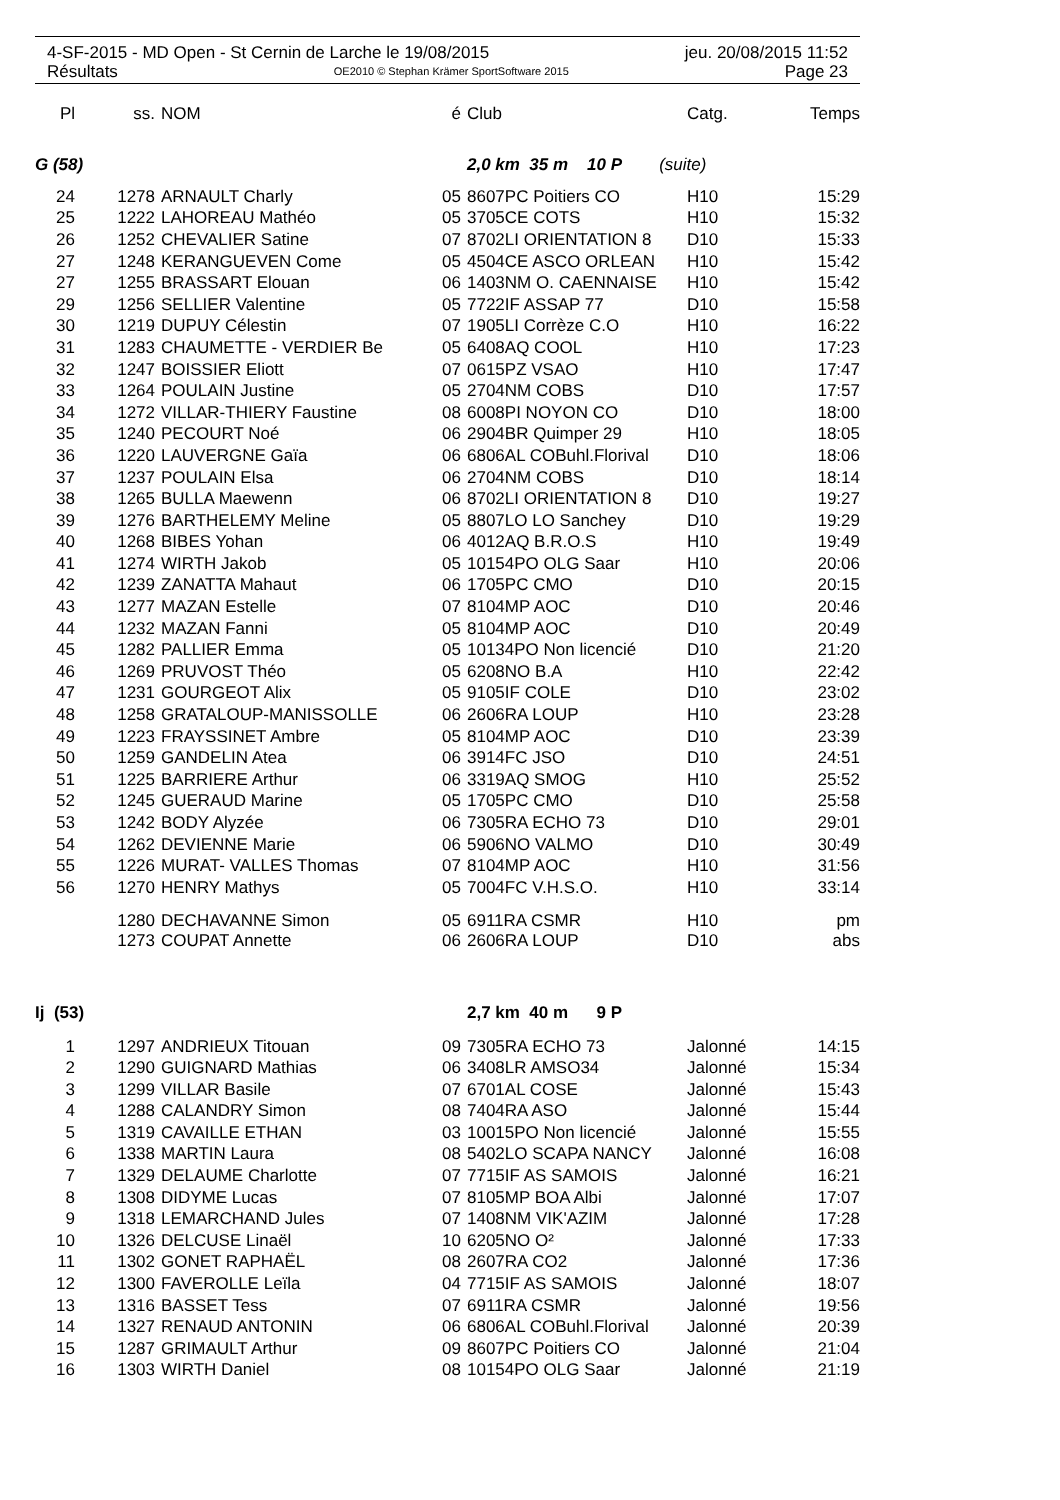4-SF-2015 - MD Open - St Cernin de Larche le 19/08/2015 jeu. 20/08/2015 11:52
Résultats OE2010 © Stephan Krämer SportSoftware 2015 Page 23
| Pl | ss. | NOM | é | Club | Catg. | Temps |
| --- | --- | --- | --- | --- | --- | --- |
| G (58) | | | | 2,0 km 35 m 10 P (suite) | | |
| 24 | 1278 | ARNAULT Charly | 05 | 8607PC Poitiers CO | H10 | 15:29 |
| 25 | 1222 | LAHOREAU Mathéo | 05 | 3705CE COTS | H10 | 15:32 |
| 26 | 1252 | CHEVALIER Satine | 07 | 8702LI ORIENTATION 8 | D10 | 15:33 |
| 27 | 1248 | KERANGUEVEN Come | 05 | 4504CE ASCO ORLEAN | H10 | 15:42 |
| 27 | 1255 | BRASSART Elouan | 06 | 1403NM O. CAENNAISE | H10 | 15:42 |
| 29 | 1256 | SELLIER Valentine | 05 | 7722IF ASSAP 77 | D10 | 15:58 |
| 30 | 1219 | DUPUY Célestin | 07 | 1905LI Corrèze C.O | H10 | 16:22 |
| 31 | 1283 | CHAUMETTE - VERDIER Be | 05 | 6408AQ COOL | H10 | 17:23 |
| 32 | 1247 | BOISSIER Eliott | 07 | 0615PZ VSAO | H10 | 17:47 |
| 33 | 1264 | POULAIN Justine | 05 | 2704NM COBS | D10 | 17:57 |
| 34 | 1272 | VILLAR-THIERY Faustine | 08 | 6008PI NOYON CO | D10 | 18:00 |
| 35 | 1240 | PECOURT Noé | 06 | 2904BR Quimper 29 | H10 | 18:05 |
| 36 | 1220 | LAUVERGNE Gaïa | 06 | 6806AL COBuhl.Florival | D10 | 18:06 |
| 37 | 1237 | POULAIN Elsa | 06 | 2704NM COBS | D10 | 18:14 |
| 38 | 1265 | BULLA Maewenn | 06 | 8702LI ORIENTATION 8 | D10 | 19:27 |
| 39 | 1276 | BARTHELEMY Meline | 05 | 8807LO LO Sanchey | D10 | 19:29 |
| 40 | 1268 | BIBES Yohan | 06 | 4012AQ B.R.O.S | H10 | 19:49 |
| 41 | 1274 | WIRTH Jakob | 05 | 10154PO OLG Saar | H10 | 20:06 |
| 42 | 1239 | ZANATTA Mahaut | 06 | 1705PC CMO | D10 | 20:15 |
| 43 | 1277 | MAZAN Estelle | 07 | 8104MP AOC | D10 | 20:46 |
| 44 | 1232 | MAZAN Fanni | 05 | 8104MP AOC | D10 | 20:49 |
| 45 | 1282 | PALLIER Emma | 05 | 10134PO Non licencié | D10 | 21:20 |
| 46 | 1269 | PRUVOST Théo | 05 | 6208NO B.A | H10 | 22:42 |
| 47 | 1231 | GOURGEOT Alix | 05 | 9105IF COLE | D10 | 23:02 |
| 48 | 1258 | GRATALOUP-MANISSOLLE | 06 | 2606RA LOUP | H10 | 23:28 |
| 49 | 1223 | FRAYSSINET Ambre | 05 | 8104MP AOC | D10 | 23:39 |
| 50 | 1259 | GANDELIN Atea | 06 | 3914FC JSO | D10 | 24:51 |
| 51 | 1225 | BARRIERE Arthur | 06 | 3319AQ SMOG | H10 | 25:52 |
| 52 | 1245 | GUERAUD Marine | 05 | 1705PC CMO | D10 | 25:58 |
| 53 | 1242 | BODY Alyzée | 06 | 7305RA ECHO 73 | D10 | 29:01 |
| 54 | 1262 | DEVIENNE Marie | 06 | 5906NO VALMO | D10 | 30:49 |
| 55 | 1226 | MURAT- VALLES Thomas | 07 | 8104MP AOC | H10 | 31:56 |
| 56 | 1270 | HENRY Mathys | 05 | 7004FC V.H.S.O. | H10 | 33:14 |
| | 1280 | DECHAVANNE Simon | 05 | 6911RA CSMR | H10 | pm |
| | 1273 | COUPAT Annette | 06 | 2606RA LOUP | D10 | abs |
| Ij (53) | | | | 2,7 km 40 m 9 P | | |
| 1 | 1297 | ANDRIEUX Titouan | 09 | 7305RA ECHO 73 | Jalonné | 14:15 |
| 2 | 1290 | GUIGNARD Mathias | 06 | 3408LR AMSO34 | Jalonné | 15:34 |
| 3 | 1299 | VILLAR Basile | 07 | 6701AL COSE | Jalonné | 15:43 |
| 4 | 1288 | CALANDRY Simon | 08 | 7404RA ASO | Jalonné | 15:44 |
| 5 | 1319 | CAVAILLE ETHAN | 03 | 10015PO Non licencié | Jalonné | 15:55 |
| 6 | 1338 | MARTIN Laura | 08 | 5402LO SCAPA NANCY | Jalonné | 16:08 |
| 7 | 1329 | DELAUME Charlotte | 07 | 7715IF AS SAMOIS | Jalonné | 16:21 |
| 8 | 1308 | DIDYME Lucas | 07 | 8105MP BOA Albi | Jalonné | 17:07 |
| 9 | 1318 | LEMARCHAND Jules | 07 | 1408NM VIK'AZIM | Jalonné | 17:28 |
| 10 | 1326 | DELCUSE Linaël | 10 | 6205NO O² | Jalonné | 17:33 |
| 11 | 1302 | GONET RAPHAËL | 08 | 2607RA CO2 | Jalonné | 17:36 |
| 12 | 1300 | FAVEROLLE Leïla | 04 | 7715IF AS SAMOIS | Jalonné | 18:07 |
| 13 | 1316 | BASSET Tess | 07 | 6911RA CSMR | Jalonné | 19:56 |
| 14 | 1327 | RENAUD ANTONIN | 06 | 6806AL COBuhl.Florival | Jalonné | 20:39 |
| 15 | 1287 | GRIMAULT Arthur | 09 | 8607PC Poitiers CO | Jalonné | 21:04 |
| 16 | 1303 | WIRTH Daniel | 08 | 10154PO OLG Saar | Jalonné | 21:19 |